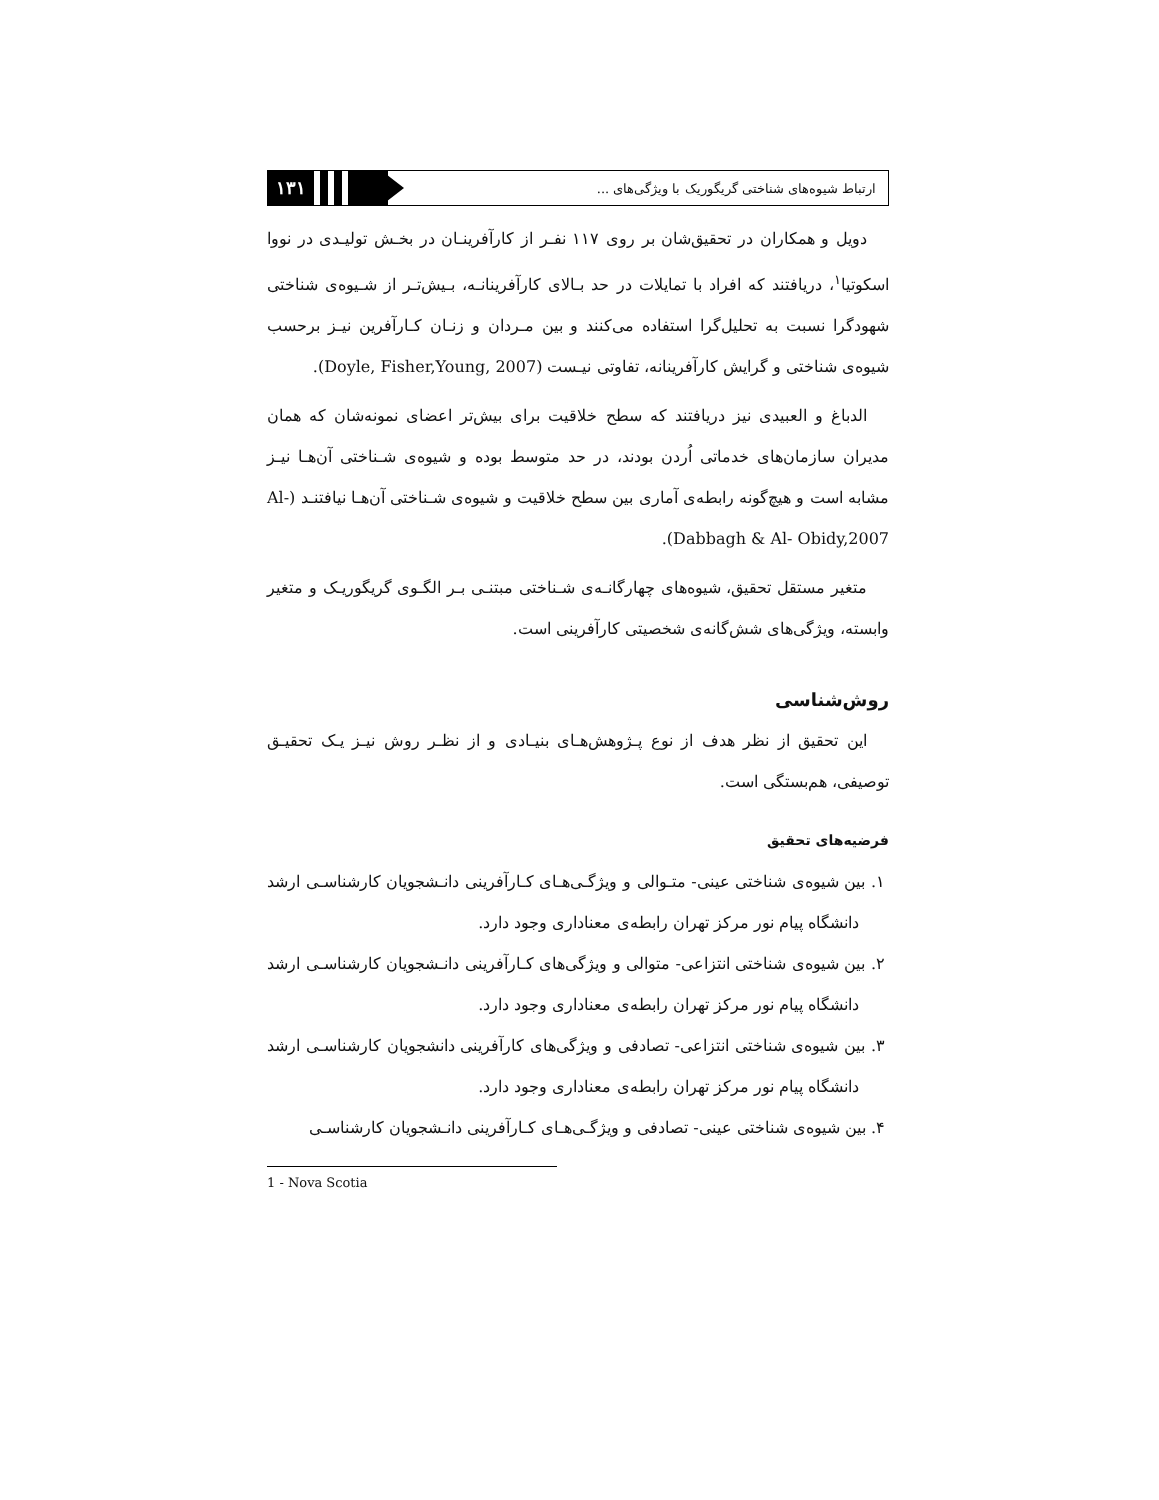۱۳۱
ارتباط شیوه‌های شناختی گریگوریک با ویژگی‌های ...
دویل و همکاران در تحقیق‌شان بر روی ۱۱۷ نفـر از کارآفرینـان در بخـش تولیـدی در نووا اسکوتیا<sup>۱</sup>، دریافتند که افراد با تمایلات در حد بـالای کارآفرینانـه، بـیش‌تـر از شـیوه‌ی شناختی شهودگرا نسبت به تحلیل‌گرا استفاده می‌کنند و بین مـردان و زنـان کـارآفرین نیـز برحسب شیوه‌ی شناختی و گرایش کارآفرینانه، تفاوتی نیـست (Doyle, Fisher,Young, 2007).
الدباغ و العبیدی نیز دریافتند که سطح خلاقیت برای بیش‌تر اعضای نمونه‌شان که همان مدیران سازمان‌های خدماتی اُردن بودند، در حد متوسط بوده و شیوه‌ی شـناختی آن‌هـا نیـز مشابه است و هیچ‌گونه رابطه‌ی آماری بین سطح خلاقیت و شیوه‌ی شـناختی آن‌هـا نیافتنـد (Al-Dabbagh & Al- Obidy,2007).
متغیر مستقل تحقیق، شیوه‌های چهارگانـه‌ی شـناختی مبتنـی بـر الگـوی گریگوریـک و متغیر وابسته، ویژگی‌های شش‌گانه‌ی شخصیتی کارآفرینی است.
روش‌شناسی
این تحقیق از نظر هدف از نوع پـژوهش‌هـای بنیـادی و از نظـر روش نیـز یـک تحقیـق توصیفی، هم‌بستگی است.
فرضیه‌های تحقیق
۱. بین شیوه‌ی شناختی عینی- متـوالی و ویژگـی‌هـای کـارآفرینی دانـشجویان کارشناسـی ارشد دانشگاه پیام نور مرکز تهران رابطه‌ی معناداری وجود دارد.
۲. بین شیوه‌ی شناختی انتزاعی- متوالی و ویژگی‌های کـارآفرینی دانـشجویان کارشناسـی ارشد دانشگاه پیام نور مرکز تهران رابطه‌ی معناداری وجود دارد.
۳. بین شیوه‌ی شناختی انتزاعی- تصادفی و ویژگی‌های کارآفرینی دانشجویان کارشناسـی ارشد دانشگاه پیام نور مرکز تهران رابطه‌ی معناداری وجود دارد.
۴. بین شیوه‌ی شناختی عینی- تصادفی و ویژگـی‌هـای کـارآفرینی دانـشجویان کارشناسـی
1 - Nova Scotia